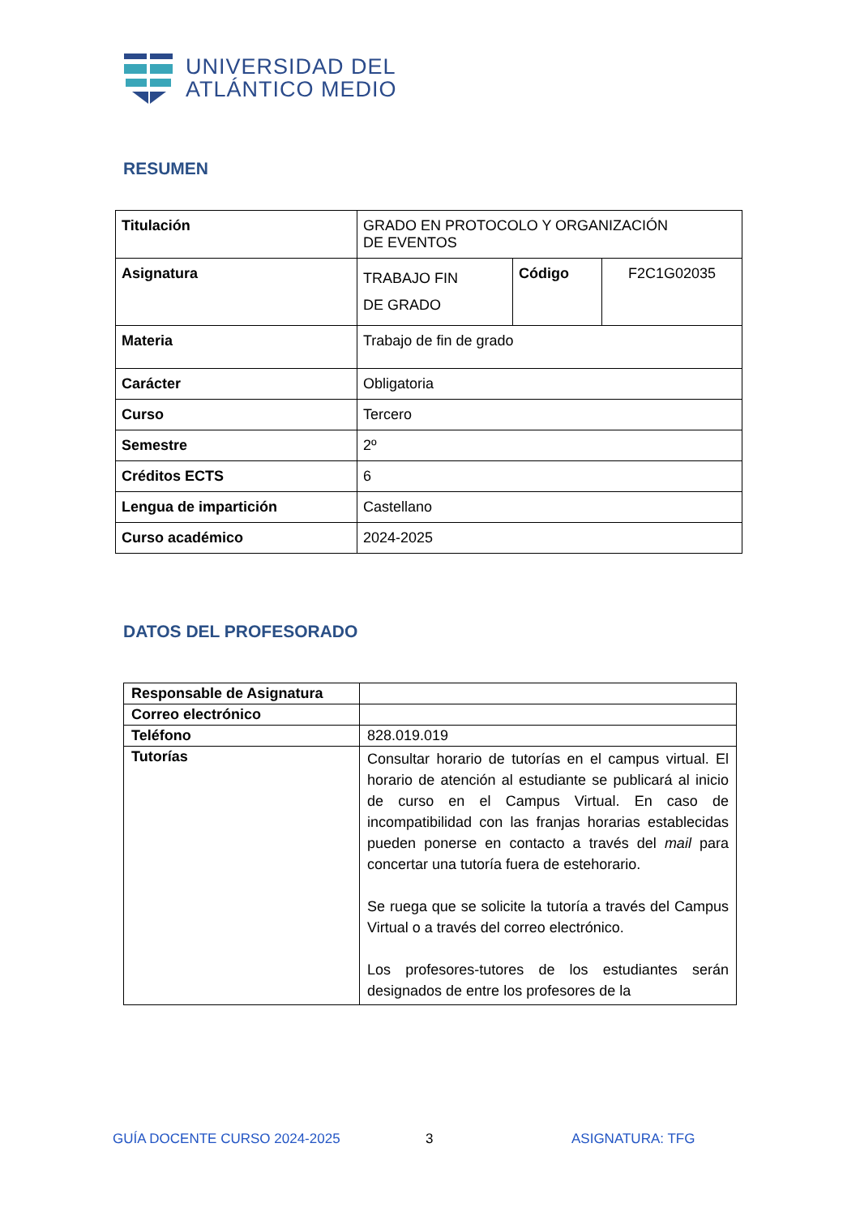UNIVERSIDAD DEL
ATLÁNTICO MEDIO
RESUMEN
| Titulación | GRADO EN PROTOCOLO Y ORGANIZACIÓN DE EVENTOS | | |
| Asignatura | TRABAJO FIN DE GRADO | Código | F2C1G02035 |
| Materia | Trabajo de fin de grado | | |
| Carácter | Obligatoria | | |
| Curso | Tercero | | |
| Semestre | 2º | | |
| Créditos ECTS | 6 | | |
| Lengua de impartición | Castellano | | |
| Curso académico | 2024-2025 | | |
DATOS DEL PROFESORADO
| Responsable de Asignatura | |
| Correo electrónico | |
| Teléfono | 828.019.019 |
| Tutorías | Consultar horario de tutorías en el campus virtual. El horario de atención al estudiante se publicará al inicio de curso en el Campus Virtual. En caso de incompatibilidad con las franjas horarias establecidas pueden ponerse en contacto a través del mail para concertar una tutoría fuera de estehorario. Se ruega que se solicite la tutoría a través del Campus Virtual o a través del correo electrónico. Los profesores-tutores de los estudiantes serán designados de entre los profesores de la |
GUÍA DOCENTE CURSO 2024-2025 3 ASIGNATURA: TFG